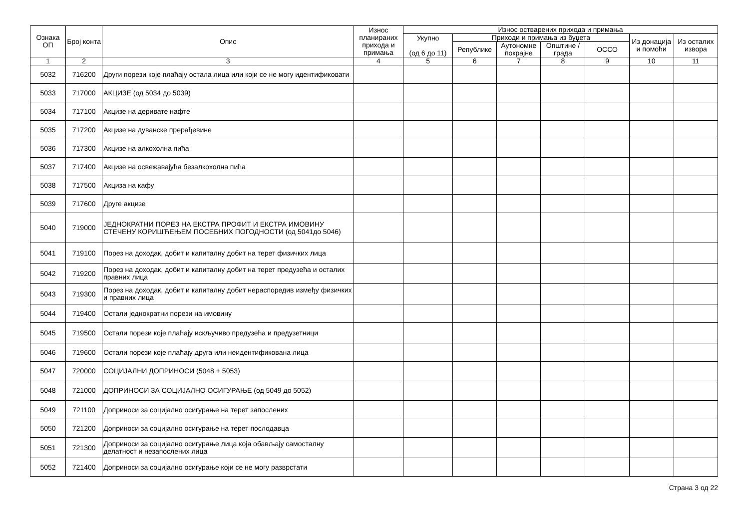| Ознака ОП | Број конта | Опис | Износ планираних прихода и примања | Износ остварених прихода и примања | | | | | | |
| --- | --- | --- | --- | --- | --- | --- | --- | --- | --- | --- |
| | | | | Укупно (од 6 до 11) | Приходи и примања из буџета | | | | Из донација и помоћи | Из осталих извора |
| | | | | | Републике | Аутономне покрајне | Општине / града | ОССО | | |
| 1 | 2 | 3 | 4 | 5 | 6 | 7 | 8 | 9 | 10 | 11 |
| 5032 | 716200 | Други порези које плаћају остала лица или који се не могу идентификовати | | | | | | | | |
| 5033 | 717000 | АКЦИЗЕ (од 5034 до 5039) | | | | | | | | |
| 5034 | 717100 | Акцизе на деривате нафте | | | | | | | | |
| 5035 | 717200 | Акцизе на дуванске прерађевине | | | | | | | | |
| 5036 | 717300 | Акцизе на алкохолна пића | | | | | | | | |
| 5037 | 717400 | Акцизе на освежавајућа безалкохолна пића | | | | | | | | |
| 5038 | 717500 | Акциза на кафу | | | | | | | | |
| 5039 | 717600 | Друге акцизе | | | | | | | | |
| 5040 | 719000 | ЈЕДНОКРАТНИ ПОРЕЗ НА ЕКСТРА ПРОФИТ И ЕКСТРА ИМОВИНУ СТЕЧЕНУ КОРИШЋЕЊЕМ ПОСЕБНИХ ПОГОДНОСТИ (од 5041до 5046) | | | | | | | | |
| 5041 | 719100 | Порез на доходак, добит и капиталну добит на терет физичких лица | | | | | | | | |
| 5042 | 719200 | Порез на доходак, добит и капиталну добит на терет предузећа и осталих правних лица | | | | | | | | |
| 5043 | 719300 | Порез на доходак, добит и капиталну добит нераспоредив између физичких и правних лица | | | | | | | | |
| 5044 | 719400 | Остали једнократни порези на имовину | | | | | | | | |
| 5045 | 719500 | Остали порези које плаћају искључиво предузећа и предузетници | | | | | | | | |
| 5046 | 719600 | Остали порези које плаћају друга или неидентификована лица | | | | | | | | |
| 5047 | 720000 | СОЦИЈАЛНИ ДОПРИНОСИ (5048 + 5053) | | | | | | | | |
| 5048 | 721000 | ДОПРИНОСИ ЗА СОЦИЈАЛНО ОСИГУРАЊЕ (од 5049 до 5052) | | | | | | | | |
| 5049 | 721100 | Доприноси за социјално осигурање на терет запослених | | | | | | | | |
| 5050 | 721200 | Доприноси за социјално осигурање на терет послодавца | | | | | | | | |
| 5051 | 721300 | Доприноси за социјално осигурање лица која обављају самосталну делатност и незапослених лица | | | | | | | | |
| 5052 | 721400 | Доприноси за социјално осигурање који се не могу разврстати | | | | | | | | |
Страна 3 од 22